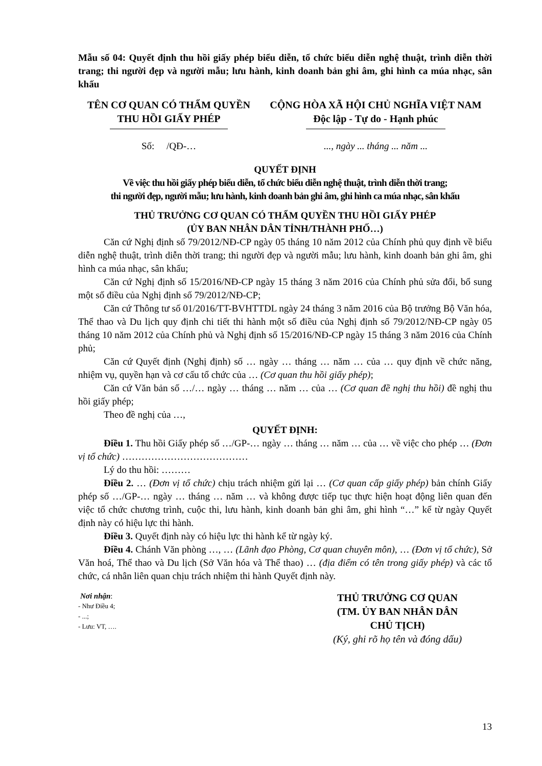Mẫu số 04: Quyết định thu hồi giấy phép biểu diễn, tổ chức biểu diễn nghệ thuật, trình diễn thời trang; thi người đẹp và người mẫu; lưu hành, kinh doanh bản ghi âm, ghi hình ca múa nhạc, sân khấu
TÊN CƠ QUAN CÓ THẨM QUYỀN
THU HỒI GIẤY PHÉP
CỘNG HÒA XÃ HỘI CHỦ NGHĨA VIỆT NAM
Độc lập - Tự do - Hạnh phúc
Số: /QĐ-… ..., ngày ... tháng ... năm ...
QUYẾT ĐỊNH
Về việc thu hồi giấy phép biểu diễn, tổ chức biểu diễn nghệ thuật, trình diễn thời trang;
thi người đẹp, người mẫu; lưu hành, kinh doanh bản ghi âm, ghi hình ca múa nhạc, sân khấu
THỦ TRƯỞNG CƠ QUAN CÓ THẨM QUYỀN THU HỒI GIẤY PHÉP
(ỦY BAN NHÂN DÂN TỈNH/THÀNH PHỐ…)
Căn cứ Nghị định số 79/2012/NĐ-CP ngày 05 tháng 10 năm 2012 của Chính phủ quy định về biểu diễn nghệ thuật, trình diễn thời trang; thi người đẹp và người mẫu; lưu hành, kinh doanh bản ghi âm, ghi hình ca múa nhạc, sân khấu;
Căn cứ Nghị định số 15/2016/NĐ-CP ngày 15 tháng 3 năm 2016 của Chính phủ sửa đổi, bổ sung một số điều của Nghị định số 79/2012/NĐ-CP;
Căn cứ Thông tư số 01/2016/TT-BVHTTDL ngày 24 tháng 3 năm 2016 của Bộ trưởng Bộ Văn hóa, Thể thao và Du lịch quy định chi tiết thi hành một số điều của Nghị định số 79/2012/NĐ-CP ngày 05 tháng 10 năm 2012 của Chính phủ và Nghị định số 15/2016/NĐ-CP ngày 15 tháng 3 năm 2016 của Chính phủ;
Căn cứ Quyết định (Nghị định) số … ngày … tháng … năm … của … quy định về chức năng, nhiệm vụ, quyền hạn và cơ cấu tổ chức của … (Cơ quan thu hồi giấy phép);
Căn cứ Văn bản số …/… ngày … tháng … năm … của … (Cơ quan đề nghị thu hồi) đề nghị thu hồi giấy phép;
Theo đề nghị của …,
QUYẾT ĐỊNH:
Điều 1. Thu hồi Giấy phép số …/GP-… ngày … tháng … năm … của … về việc cho phép … (Đơn vị tổ chức) …………………………………
Lý do thu hồi: ………
Điều 2. … (Đơn vị tổ chức) chịu trách nhiệm gửi lại … (Cơ quan cấp giấy phép) bản chính Giấy phép số …/GP-… ngày … tháng … năm … và không được tiếp tục thực hiện hoạt động liên quan đến việc tổ chức chương trình, cuộc thi, lưu hành, kinh doanh bản ghi âm, ghi hình “…” kể từ ngày Quyết định này có hiệu lực thi hành.
Điều 3. Quyết định này có hiệu lực thi hành kể từ ngày ký.
Điều 4. Chánh Văn phòng …, … (Lãnh đạo Phòng, Cơ quan chuyên môn), … (Đơn vị tổ chức), Sở Văn hoá, Thể thao và Du lịch (Sở Văn hóa và Thể thao) … (địa điểm có tên trong giấy phép) và các tổ chức, cá nhân liên quan chịu trách nhiệm thi hành Quyết định này.
Nơi nhận:
- Như Điều 4;
- ...;
- Lưu: VT, ….
THỦ TRƯỞNG CƠ QUAN
(TM. ỦY BAN NHÂN DÂN
CHỦ TỊCH)
(Ký, ghi rõ họ tên và đóng dấu)
13